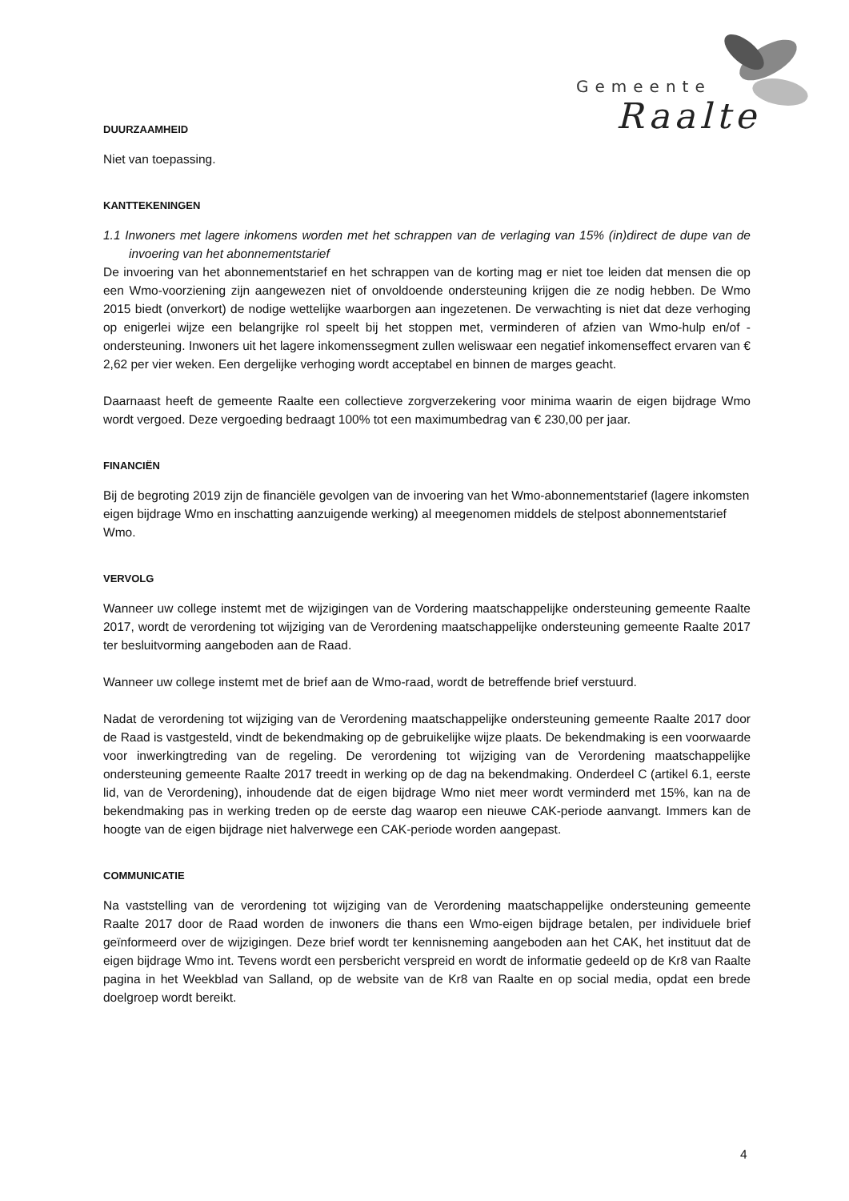Gemeente
Raalte
DUURZAAMHEID
Niet van toepassing.
KANTTEKENINGEN
1.1 Inwoners met lagere inkomens worden met het schrappen van de verlaging van 15% (in)direct de dupe van de invoering van het abonnementstarief
De invoering van het abonnementstarief en het schrappen van de korting mag er niet toe leiden dat mensen die op een Wmo-voorziening zijn aangewezen niet of onvoldoende ondersteuning krijgen die ze nodig hebben. De Wmo 2015 biedt (onverkort) de nodige wettelijke waarborgen aan ingezetenen. De verwachting is niet dat deze verhoging op enigerlei wijze een belangrijke rol speelt bij het stoppen met, verminderen of afzien van Wmo-hulp en/of -ondersteuning. Inwoners uit het lagere inkomenssegment zullen weliswaar een negatief inkomenseffect ervaren van € 2,62 per vier weken. Een dergelijke verhoging wordt acceptabel en binnen de marges geacht.
Daarnaast heeft de gemeente Raalte een collectieve zorgverzekering voor minima waarin de eigen bijdrage Wmo wordt vergoed. Deze vergoeding bedraagt 100% tot een maximumbedrag van € 230,00 per jaar.
FINANCIËN
Bij de begroting 2019 zijn de financiële gevolgen van de invoering van het Wmo-abonnementstarief (lagere inkomsten eigen bijdrage Wmo en inschatting aanzuigende werking) al meegenomen middels de stelpost abonnementstarief Wmo.
VERVOLG
Wanneer uw college instemt met de wijzigingen van de Vordering maatschappelijke ondersteuning gemeente Raalte 2017, wordt de verordening tot wijziging van de Verordening maatschappelijke ondersteuning gemeente Raalte 2017 ter besluitvorming aangeboden aan de Raad.
Wanneer uw college instemt met de brief aan de Wmo-raad, wordt de betreffende brief verstuurd.
Nadat de verordening tot wijziging van de Verordening maatschappelijke ondersteuning gemeente Raalte 2017 door de Raad is vastgesteld, vindt de bekendmaking op de gebruikelijke wijze plaats. De bekendmaking is een voorwaarde voor inwerkingtreding van de regeling. De verordening tot wijziging van de Verordening maatschappelijke ondersteuning gemeente Raalte 2017 treedt in werking op de dag na bekendmaking. Onderdeel C (artikel 6.1, eerste lid, van de Verordening), inhoudende dat de eigen bijdrage Wmo niet meer wordt verminderd met 15%, kan na de bekendmaking pas in werking treden op de eerste dag waarop een nieuwe CAK-periode aanvangt. Immers kan de hoogte van de eigen bijdrage niet halverwege een CAK-periode worden aangepast.
COMMUNICATIE
Na vaststelling van de verordening tot wijziging van de Verordening maatschappelijke ondersteuning gemeente Raalte 2017 door de Raad worden de inwoners die thans een Wmo-eigen bijdrage betalen, per individuele brief geïnformeerd over de wijzigingen. Deze brief wordt ter kennisneming aangeboden aan het CAK, het instituut dat de eigen bijdrage Wmo int. Tevens wordt een persbericht verspreid en wordt de informatie gedeeld op de Kr8 van Raalte pagina in het Weekblad van Salland, op de website van de Kr8 van Raalte en op social media, opdat een brede doelgroep wordt bereikt.
4